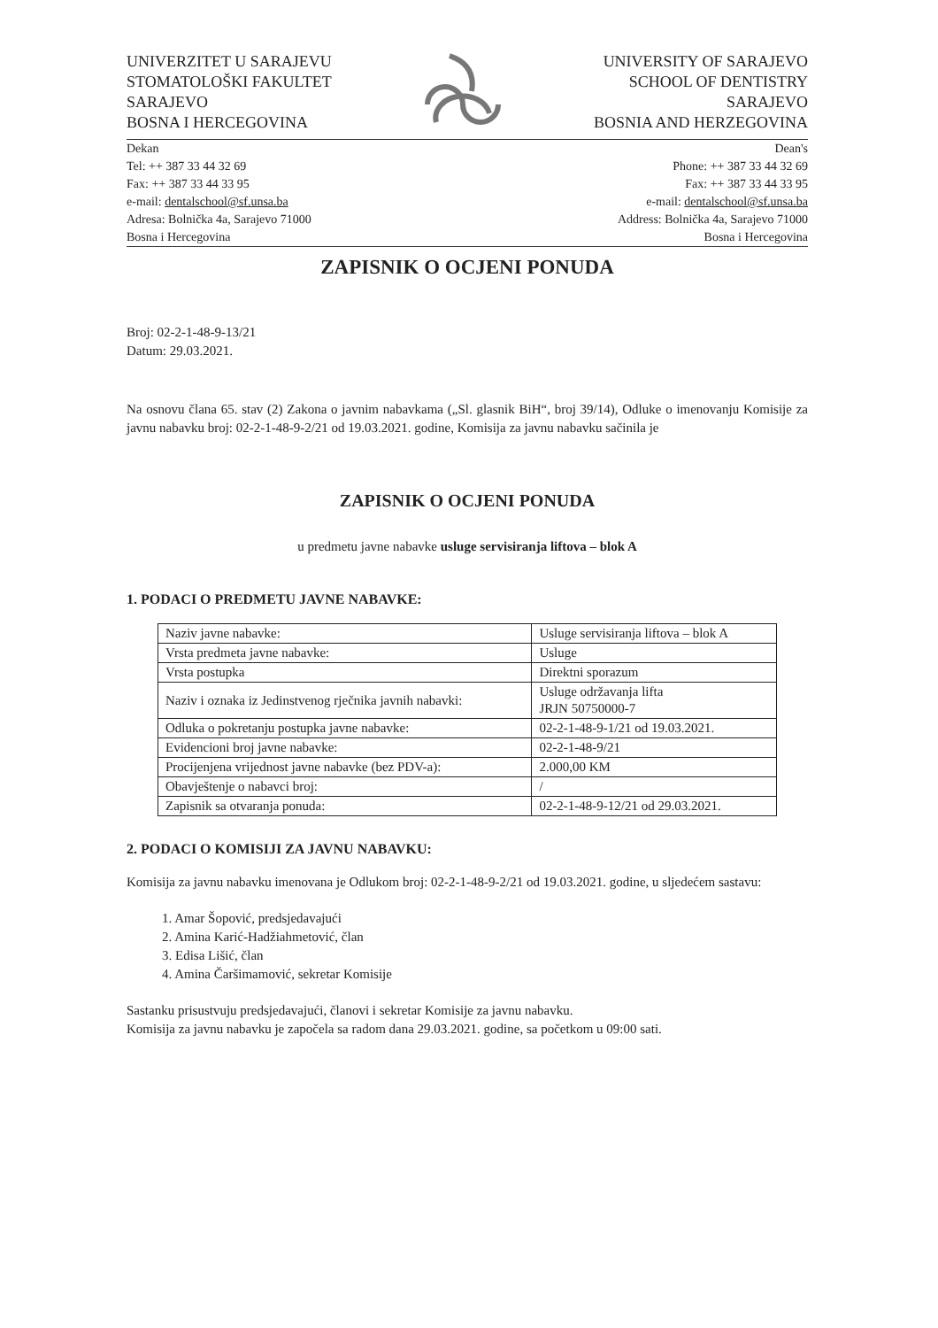UNIVERZITET U SARAJEVU
STOMATOLOŠKI FAKULTET
SARAJEVO
BOSNA I HERCEGOVINA
UNIVERSITY OF SARAJEVO
SCHOOL OF DENTISTRY
SARAJEVO
BOSNIA AND HERZEGOVINA
Dekan
Tel: ++ 387 33 44 32 69
Fax: ++ 387 33 44 33 95
e-mail: dentalschool@sf.unsa.ba
Adresa: Bolnička 4a, Sarajevo 71000
Bosna i Hercegovina
Dean's
Phone: ++ 387 33 44 32 69
Fax: ++ 387 33 44 33 95
e-mail: dentalschool@sf.unsa.ba
Address: Bolnička 4a, Sarajevo 71000
Bosna i Hercegovina
ZAPISNIK O OCJENI PONUDA
Broj: 02-2-1-48-9-13/21
Datum: 29.03.2021.
Na osnovu člana 65. stav (2) Zakona o javnim nabavkama („Sl. glasnik BiH“, broj 39/14), Odluke o imenovanju Komisije za javnu nabavku broj: 02-2-1-48-9-2/21 od 19.03.2021. godine, Komisija za javnu nabavku sačinila je
ZAPISNIK O OCJENI PONUDA
u predmetu javne nabavke usluge servisiranja liftova – blok A
1. PODACI O PREDMETU JAVNE NABAVKE:
| Naziv javne nabavke: | Usluge servisiranja liftova – blok A |
| Vrsta predmeta javne nabavke: | Usluge |
| Vrsta postupka | Direktni sporazum |
| Naziv i oznaka iz Jedinstvenog rječnika javnih nabavki: | Usluge održavanja lifta JRJN 50750000-7 |
| Odluka o pokretanju postupka javne nabavke: | 02-2-1-48-9-1/21 od 19.03.2021. |
| Evidencioni broj javne nabavke: | 02-2-1-48-9/21 |
| Procijenjena vrijednost javne nabavke (bez PDV-a): | 2.000,00 KM |
| Obavještenje o nabavci broj: | / |
| Zapisnik sa otvaranja ponuda: | 02-2-1-48-9-12/21 od 29.03.2021. |
2. PODACI O KOMISIJI ZA JAVNU NABAVKU:
Komisija za javnu nabavku imenovana je Odlukom broj: 02-2-1-48-9-2/21 od 19.03.2021. godine, u sljedećem sastavu:
1. Amar Šopović, predsjedavajući
2. Amina Karić-Hadžiahmetović, član
3. Edisa Lišić, član
4. Amina Čaršimamović, sekretar Komisije
Sastanku prisustvuju predsjedavajući, članovi i sekretar Komisije za javnu nabavku.
Komisija za javnu nabavku je započela sa radom dana 29.03.2021. godine, sa početkom u 09:00 sati.